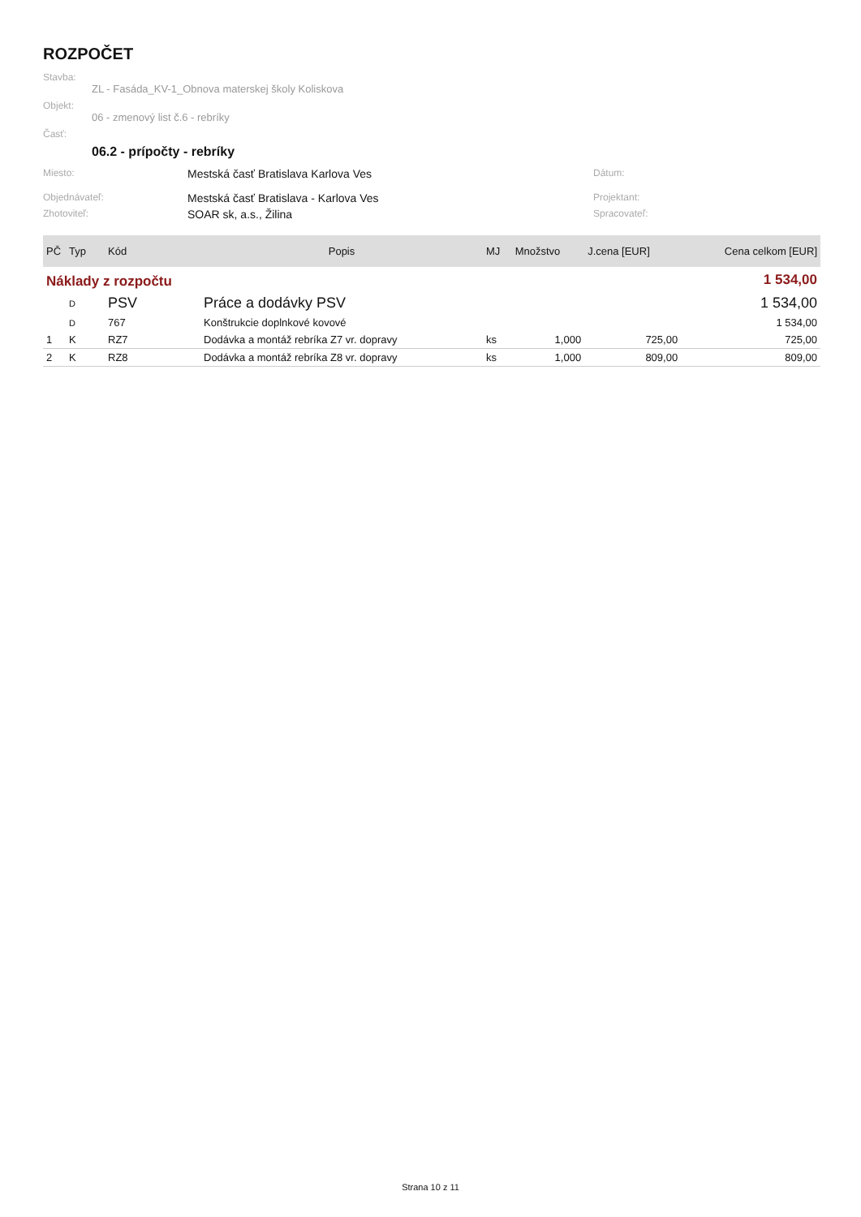ROZPOČET
Stavba:
ZL - Fasáda_KV-1_Obnova materskej školy Koliskova
Objekt:
06 - zmenový list č.6 - rebríky
Časť:
06.2 - prípočty - rebríky
Miesto:
Mestská časť Bratislava Karlova Ves
Dátum:
Objednávateľ:
Mestská časť Bratislava - Karlova Ves
Projektant:
Zhotoviteľ:
SOAR sk, a.s., Žilina
Spracovateľ:
| PČ | Typ | Kód | Popis | MJ | Množstvo | J.cena [EUR] | Cena celkom [EUR] |
| --- | --- | --- | --- | --- | --- | --- | --- |
| Náklady z rozpočtu | | | | | | | 1 534,00 |
| | D | PSV | Práce a dodávky PSV | | | | 1 534,00 |
| | D | 767 | Konštrukcie doplnkové kovové | | | | 1 534,00 |
| 1 | K | RZ7 | Dodávka a montáž rebríka Z7 vr. dopravy | ks | 1,000 | 725,00 | 725,00 |
| 2 | K | RZ8 | Dodávka a montáž rebríka Z8 vr. dopravy | ks | 1,000 | 809,00 | 809,00 |
Strana 10 z 11